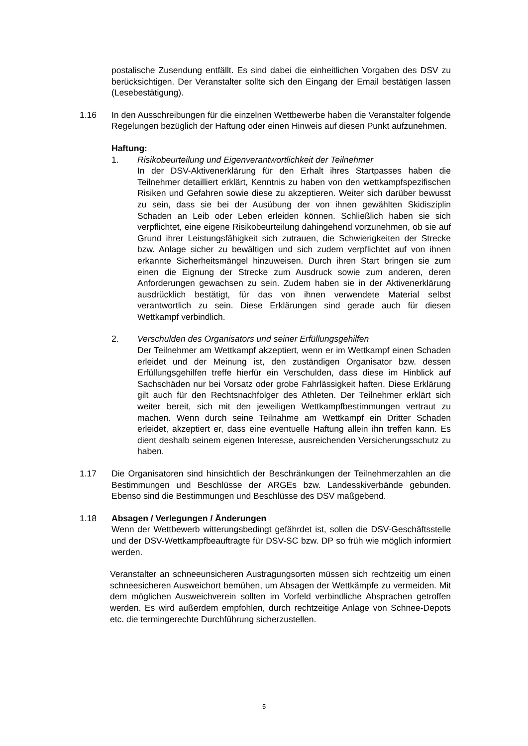postalische Zusendung entfällt. Es sind dabei die einheitlichen Vorgaben des DSV zu berücksichtigen. Der Veranstalter sollte sich den Eingang der Email bestätigen lassen (Lesebestätigung).
1.16 In den Ausschreibungen für die einzelnen Wettbewerbe haben die Veranstalter folgende Regelungen bezüglich der Haftung oder einen Hinweis auf diesen Punkt aufzunehmen.
Haftung:
1. Risikobeurteilung und Eigenverantwortlichkeit der Teilnehmer
In der DSV-Aktivenerklärung für den Erhalt ihres Startpasses haben die Teilnehmer detailliert erklärt, Kenntnis zu haben von den wettkampfspezifischen Risiken und Gefahren sowie diese zu akzeptieren. Weiter sich darüber bewusst zu sein, dass sie bei der Ausübung der von ihnen gewählten Skidisziplin Schaden an Leib oder Leben erleiden können. Schließlich haben sie sich verpflichtet, eine eigene Risikobeurteilung dahingehend vorzunehmen, ob sie auf Grund ihrer Leistungsfähigkeit sich zutrauen, die Schwierigkeiten der Strecke bzw. Anlage sicher zu bewältigen und sich zudem verpflichtet auf von ihnen erkannte Sicherheitsmängel hinzuweisen. Durch ihren Start bringen sie zum einen die Eignung der Strecke zum Ausdruck sowie zum anderen, deren Anforderungen gewachsen zu sein. Zudem haben sie in der Aktivenerklärung ausdrücklich bestätigt, für das von ihnen verwendete Material selbst verantwortlich zu sein. Diese Erklärungen sind gerade auch für diesen Wettkampf verbindlich.
2. Verschulden des Organisators und seiner Erfüllungsgehilfen
Der Teilnehmer am Wettkampf akzeptiert, wenn er im Wettkampf einen Schaden erleidet und der Meinung ist, den zuständigen Organisator bzw. dessen Erfüllungsgehilfen treffe hierfür ein Verschulden, dass diese im Hinblick auf Sachschäden nur bei Vorsatz oder grobe Fahrlässigkeit haften. Diese Erklärung gilt auch für den Rechtsnachfolger des Athleten. Der Teilnehmer erklärt sich weiter bereit, sich mit den jeweiligen Wettkampfbestimmungen vertraut zu machen. Wenn durch seine Teilnahme am Wettkampf ein Dritter Schaden erleidet, akzeptiert er, dass eine eventuelle Haftung allein ihn treffen kann. Es dient deshalb seinem eigenen Interesse, ausreichenden Versicherungsschutz zu haben.
1.17 Die Organisatoren sind hinsichtlich der Beschränkungen der Teilnehmerzahlen an die Bestimmungen und Beschlüsse der ARGEs bzw. Landesskiverbände gebunden. Ebenso sind die Bestimmungen und Beschlüsse des DSV maßgebend.
1.18 Absagen / Verlegungen / Änderungen
Wenn der Wettbewerb witterungsbedingt gefährdet ist, sollen die DSV-Geschäftsstelle und der DSV-Wettkampfbeauftragte für DSV-SC bzw. DP so früh wie möglich informiert werden.
Veranstalter an schneeunsicheren Austragungsorten müssen sich rechtzeitig um einen schneesicheren Ausweichort bemühen, um Absagen der Wettkämpfe zu vermeiden. Mit dem möglichen Ausweichverein sollten im Vorfeld verbindliche Absprachen getroffen werden. Es wird außerdem empfohlen, durch rechtzeitige Anlage von Schnee-Depots etc. die termingerechte Durchführung sicherzustellen.
5